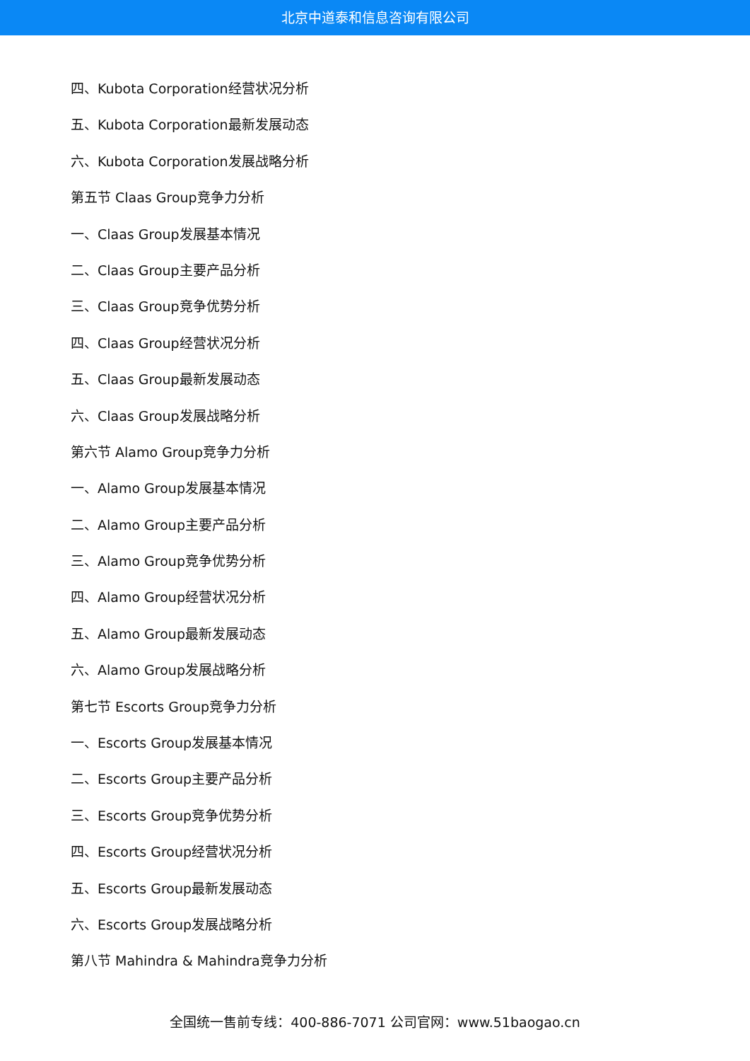北京中道泰和信息咨询有限公司
四、Kubota Corporation经营状况分析
五、Kubota Corporation最新发展动态
六、Kubota Corporation发展战略分析
第五节 Claas Group竞争力分析
一、Claas Group发展基本情况
二、Claas Group主要产品分析
三、Claas Group竞争优势分析
四、Claas Group经营状况分析
五、Claas Group最新发展动态
六、Claas Group发展战略分析
第六节 Alamo Group竞争力分析
一、Alamo Group发展基本情况
二、Alamo Group主要产品分析
三、Alamo Group竞争优势分析
四、Alamo Group经营状况分析
五、Alamo Group最新发展动态
六、Alamo Group发展战略分析
第七节 Escorts Group竞争力分析
一、Escorts Group发展基本情况
二、Escorts Group主要产品分析
三、Escorts Group竞争优势分析
四、Escorts Group经营状况分析
五、Escorts Group最新发展动态
六、Escorts Group发展战略分析
第八节 Mahindra & Mahindra竞争力分析
全国统一售前专线：400-886-7071 公司官网：www.51baogao.cn